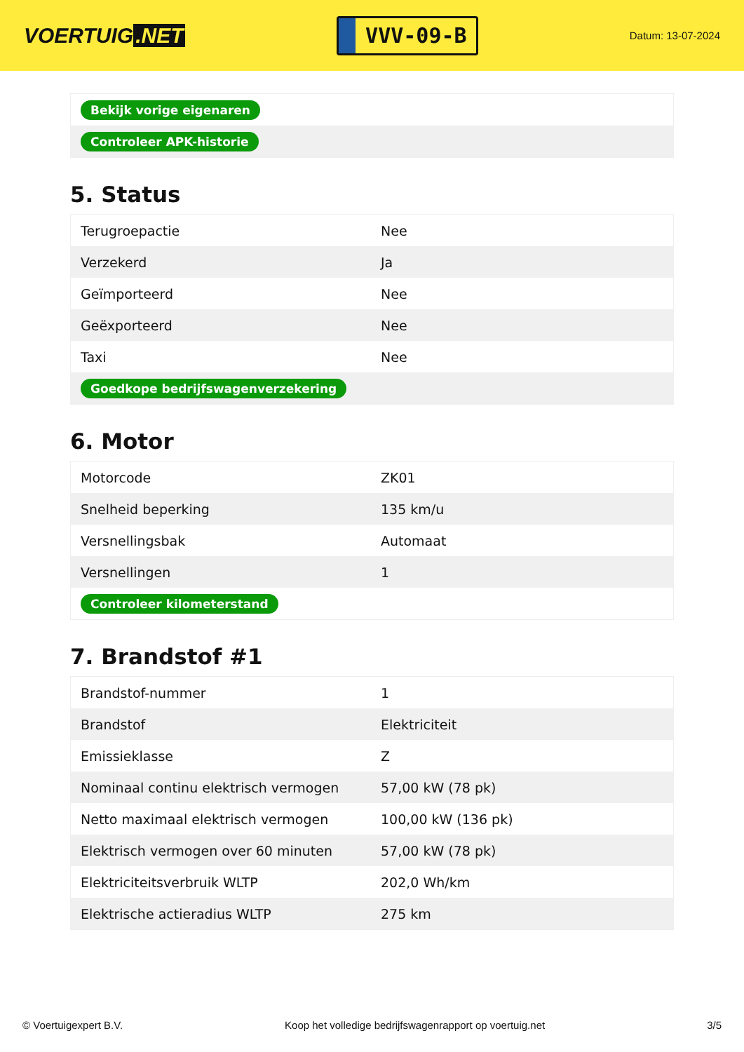VOERTUIG.NET
VVV-09-B
Datum: 13-07-2024
| Bekijk vorige eigenaren |
| Controleer APK-historie |
5. Status
| Terugroepactie | Nee |
| Verzekerd | Ja |
| Geïmporteerd | Nee |
| Geëxporteerd | Nee |
| Taxi | Nee |
| Goedkope bedrijfswagenverzekering | |
6. Motor
| Motorcode | ZK01 |
| Snelheid beperking | 135 km/u |
| Versnellingsbak | Automaat |
| Versnellingen | 1 |
| Controleer kilometerstand | |
7. Brandstof #1
| Brandstof-nummer | 1 |
| Brandstof | Elektriciteit |
| Emissieklasse | Z |
| Nominaal continu elektrisch vermogen | 57,00 kW (78 pk) |
| Netto maximaal elektrisch vermogen | 100,00 kW (136 pk) |
| Elektrisch vermogen over 60 minuten | 57,00 kW (78 pk) |
| Elektriciteitsverbruik WLTP | 202,0 Wh/km |
| Elektrische actieradius WLTP | 275 km |
© Voertuigexpert B.V. Koop het volledige bedrijfswagenrapport op voertuig.net 3/5